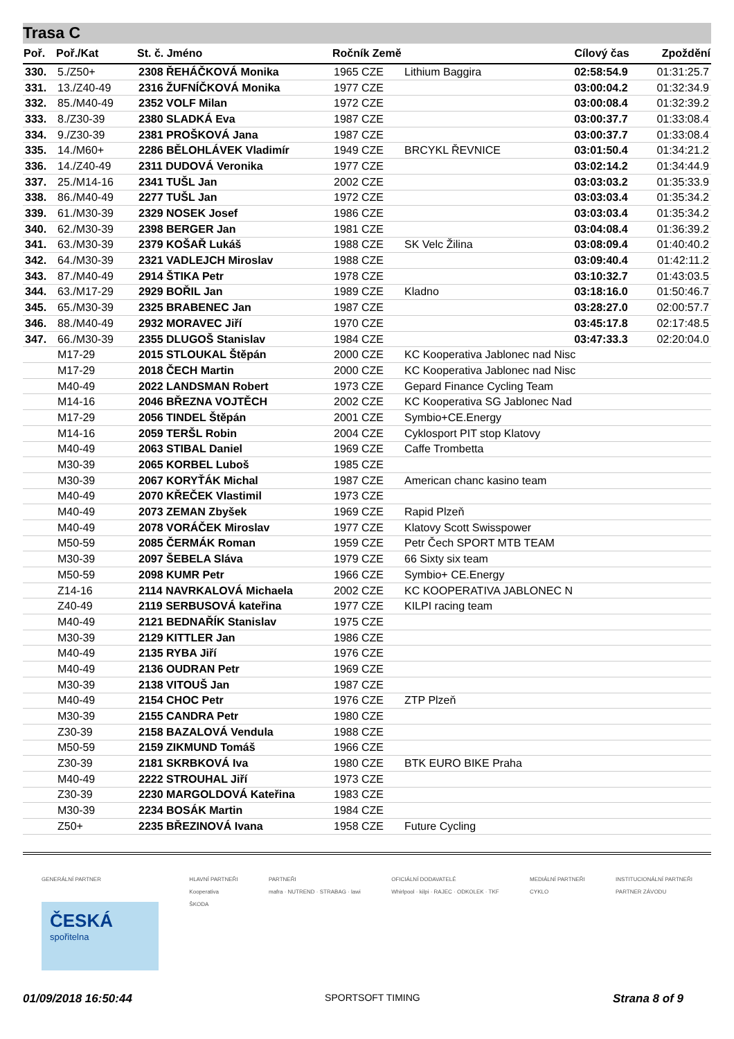Trasa C
| Poř. | Poř./Kat | St. č. Jméno | Ročník Země | | Cílový čas | Zpoždění |
| --- | --- | --- | --- | --- | --- | --- |
| 330. | 5./Z50+ | 2308 ŘEHÁČKOVÁ Monika | 1965 CZE | Lithium Baggira | 02:58:54.9 | 01:31:25.7 |
| 331. | 13./Z40-49 | 2316 ŽUFNÍČKOVÁ Monika | 1977 CZE | | 03:00:04.2 | 01:32:34.9 |
| 332. | 85./M40-49 | 2352 VOLF Milan | 1972 CZE | | 03:00:08.4 | 01:32:39.2 |
| 333. | 8./Z30-39 | 2380 SLADKÁ Eva | 1987 CZE | | 03:00:37.7 | 01:33:08.4 |
| 334. | 9./Z30-39 | 2381 PROŠKOVÁ Jana | 1987 CZE | | 03:00:37.7 | 01:33:08.4 |
| 335. | 14./M60+ | 2286 BĚLOHLÁVEK Vladimír | 1949 CZE | BRCYKL ŘEVNICE | 03:01:50.4 | 01:34:21.2 |
| 336. | 14./Z40-49 | 2311 DUDOVÁ Veronika | 1977 CZE | | 03:02:14.2 | 01:34:44.9 |
| 337. | 25./M14-16 | 2341 TUŠL Jan | 2002 CZE | | 03:03:03.2 | 01:35:33.9 |
| 338. | 86./M40-49 | 2277 TUŠL Jan | 1972 CZE | | 03:03:03.4 | 01:35:34.2 |
| 339. | 61./M30-39 | 2329 NOSEK Josef | 1986 CZE | | 03:03:03.4 | 01:35:34.2 |
| 340. | 62./M30-39 | 2398 BERGER Jan | 1981 CZE | | 03:04:08.4 | 01:36:39.2 |
| 341. | 63./M30-39 | 2379 KOŠAŘ Lukáš | 1988 CZE | SK Velc Žilina | 03:08:09.4 | 01:40:40.2 |
| 342. | 64./M30-39 | 2321 VADLEJCH Miroslav | 1988 CZE | | 03:09:40.4 | 01:42:11.2 |
| 343. | 87./M40-49 | 2914 ŠTIKA Petr | 1978 CZE | | 03:10:32.7 | 01:43:03.5 |
| 344. | 63./M17-29 | 2929 BOŘIL Jan | 1989 CZE | Kladno | 03:18:16.0 | 01:50:46.7 |
| 345. | 65./M30-39 | 2325 BRABENEC Jan | 1987 CZE | | 03:28:27.0 | 02:00:57.7 |
| 346. | 88./M40-49 | 2932 MORAVEC Jiří | 1970 CZE | | 03:45:17.8 | 02:17:48.5 |
| 347. | 66./M30-39 | 2355 DLUGOŠ Stanislav | 1984 CZE | | 03:47:33.3 | 02:20:04.0 |
| | M17-29 | 2015 STLOUKAL Štěpán | 2000 CZE | KC Kooperativa Jablonec nad Nisc | | |
| | M17-29 | 2018 ČECH Martin | 2000 CZE | KC Kooperativa Jablonec nad Nisc | | |
| | M40-49 | 2022 LANDSMAN Robert | 1973 CZE | Gepard Finance Cycling Team | | |
| | M14-16 | 2046 BŘEZNA VOJTĚCH | 2002 CZE | KC Kooperativa SG Jablonec Nad | | |
| | M17-29 | 2056 TINDEL Štěpán | 2001 CZE | Symbio+CE.Energy | | |
| | M14-16 | 2059 TERŠL Robin | 2004 CZE | Cyklosport PIT stop Klatovy | | |
| | M40-49 | 2063 STIBAL Daniel | 1969 CZE | Caffe Trombetta | | |
| | M30-39 | 2065 KORBEL Luboš | 1985 CZE | | | |
| | M30-39 | 2067 KORYŤÁK Michal | 1987 CZE | American chanc kasino team | | |
| | M40-49 | 2070 KŘEČEK Vlastimil | 1973 CZE | | | |
| | M40-49 | 2073 ZEMAN Zbyšek | 1969 CZE | Rapid Plzeň | | |
| | M40-49 | 2078 VORÁČEK Miroslav | 1977 CZE | Klatovy Scott Swisspower | | |
| | M50-59 | 2085 ČERMÁK Roman | 1959 CZE | Petr Čech SPORT MTB TEAM | | |
| | M30-39 | 2097 ŠEBELA Sláva | 1979 CZE | 66 Sixty six team | | |
| | M50-59 | 2098 KUMR Petr | 1966 CZE | Symbio+ CE.Energy | | |
| | Z14-16 | 2114 NAVRKALOVÁ Michaela | 2002 CZE | KC KOOPERATIVA JABLONEC N | | |
| | Z40-49 | 2119 SERBUSOVÁ kateřina | 1977 CZE | KILPI racing team | | |
| | M40-49 | 2121 BEDNAŘÍK Stanislav | 1975 CZE | | | |
| | M30-39 | 2129 KITTLER Jan | 1986 CZE | | | |
| | M40-49 | 2135 RYBA Jiří | 1976 CZE | | | |
| | M40-49 | 2136 OUDRAN Petr | 1969 CZE | | | |
| | M30-39 | 2138 VITOUŠ Jan | 1987 CZE | | | |
| | M40-49 | 2154 CHOC Petr | 1976 CZE | ZTP Plzeň | | |
| | M30-39 | 2155 CANDRA Petr | 1980 CZE | | | |
| | Z30-39 | 2158 BAZALOVÁ Vendula | 1988 CZE | | | |
| | M50-59 | 2159 ZIKMUND Tomáš | 1966 CZE | | | |
| | Z30-39 | 2181 SKRBKOVÁ Iva | 1980 CZE | BTK EURO BIKE Praha | | |
| | M40-49 | 2222 STROUHAL Jiří | 1973 CZE | | | |
| | Z30-39 | 2230 MARGOLDOVÁ Kateřina | 1983 CZE | | | |
| | M30-39 | 2234 BOSÁK Martin | 1984 CZE | | | |
| | Z50+ | 2235 BŘEZINOVÁ Ivana | 1958 CZE | Future Cycling | | |
GENERÁLNÍ PARTNER
ČESKÁ
spořitelna
HLAVNÍ PARTNEŘI
Kooperativa
ŠKODA
PARTNEŘI
mafra · NUTREND · STRABAG · lawi
OFICIÁLNÍ DODAVATELÉ
Whirlpool · kilpi · RAJEC · ODKOLEK · TKF
MEDIÁLNÍ PARTNEŘI
CYKLO
INSTITUCIONÁLNÍ PARTNEŘI
PARTNER ZÁVODU
01/09/2018 16:50:44 SPORTSOFT TIMING Strana 8 of 9